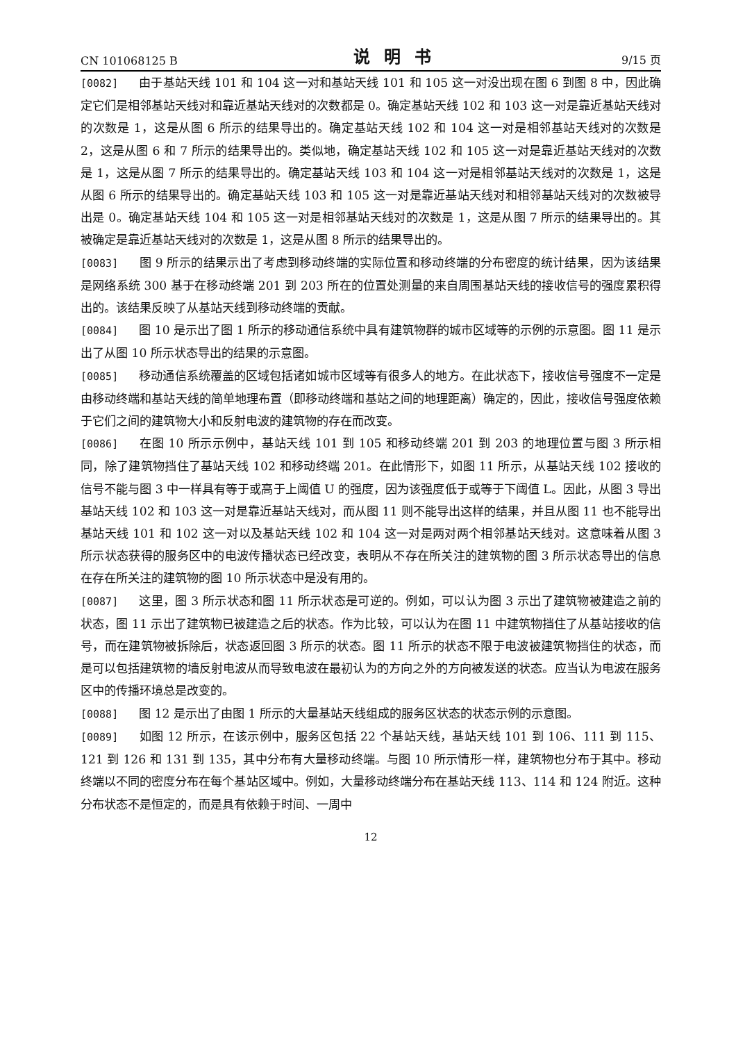CN 101068125 B 说明书 9/15 页
[0082] 由于基站天线 101 和 104 这一对和基站天线 101 和 105 这一对没出现在图 6 到图 8 中，因此确定它们是相邻基站天线对和靠近基站天线对的次数都是 0。确定基站天线 102 和 103 这一对是靠近基站天线对的次数是 1，这是从图 6 所示的结果导出的。确定基站天线 102 和 104 这一对是相邻基站天线对的次数是 2，这是从图 6 和 7 所示的结果导出的。类似地，确定基站天线 102 和 105 这一对是靠近基站天线对的次数是 1，这是从图 7 所示的结果导出的。确定基站天线 103 和 104 这一对是相邻基站天线对的次数是 1，这是从图 6 所示的结果导出的。确定基站天线 103 和 105 这一对是靠近基站天线对和相邻基站天线对的次数被导出是 0。确定基站天线 104 和 105 这一对是相邻基站天线对的次数是 1，这是从图 7 所示的结果导出的。其被确定是靠近基站天线对的次数是 1，这是从图 8 所示的结果导出的。
[0083] 图 9 所示的结果示出了考虑到移动终端的实际位置和移动终端的分布密度的统计结果，因为该结果是网络系统 300 基于在移动终端 201 到 203 所在的位置处测量的来自周围基站天线的接收信号的强度累积得出的。该结果反映了从基站天线到移动终端的贡献。
[0084] 图 10 是示出了图 1 所示的移动通信系统中具有建筑物群的城市区域等的示例的示意图。图 11 是示出了从图 10 所示状态导出的结果的示意图。
[0085] 移动通信系统覆盖的区域包括诸如城市区域等有很多人的地方。在此状态下，接收信号强度不一定是由移动终端和基站天线的简单地理布置（即移动终端和基站之间的地理距离）确定的，因此，接收信号强度依赖于它们之间的建筑物大小和反射电波的建筑物的存在而改变。
[0086] 在图 10 所示示例中，基站天线 101 到 105 和移动终端 201 到 203 的地理位置与图 3 所示相同，除了建筑物挡住了基站天线 102 和移动终端 201。在此情形下，如图 11 所示，从基站天线 102 接收的信号不能与图 3 中一样具有等于或高于上阈值 U 的强度，因为该强度低于或等于下阈值 L。因此，从图 3 导出基站天线 102 和 103 这一对是靠近基站天线对，而从图 11 则不能导出这样的结果，并且从图 11 也不能导出基站天线 101 和 102 这一对以及基站天线 102 和 104 这一对是两对两个相邻基站天线对。这意味着从图 3 所示状态获得的服务区中的电波传播状态已经改变，表明从不存在所关注的建筑物的图 3 所示状态导出的信息在存在所关注的建筑物的图 10 所示状态中是没有用的。
[0087] 这里，图 3 所示状态和图 11 所示状态是可逆的。例如，可以认为图 3 示出了建筑物被建造之前的状态，图 11 示出了建筑物已被建造之后的状态。作为比较，可以认为在图 11 中建筑物挡住了从基站接收的信号，而在建筑物被拆除后，状态返回图 3 所示的状态。图 11 所示的状态不限于电波被建筑物挡住的状态，而是可以包括建筑物的墙反射电波从而导致电波在最初认为的方向之外的方向被发送的状态。应当认为电波在服务区中的传播环境总是改变的。
[0088] 图 12 是示出了由图 1 所示的大量基站天线组成的服务区状态的状态示例的示意图。
[0089] 如图 12 所示，在该示例中，服务区包括 22 个基站天线，基站天线 101 到 106、111 到 115、121 到 126 和 131 到 135，其中分布有大量移动终端。与图 10 所示情形一样，建筑物也分布于其中。移动终端以不同的密度分布在每个基站区域中。例如，大量移动终端分布在基站天线 113、114 和 124 附近。这种分布状态不是恒定的，而是具有依赖于时间、一周中
12